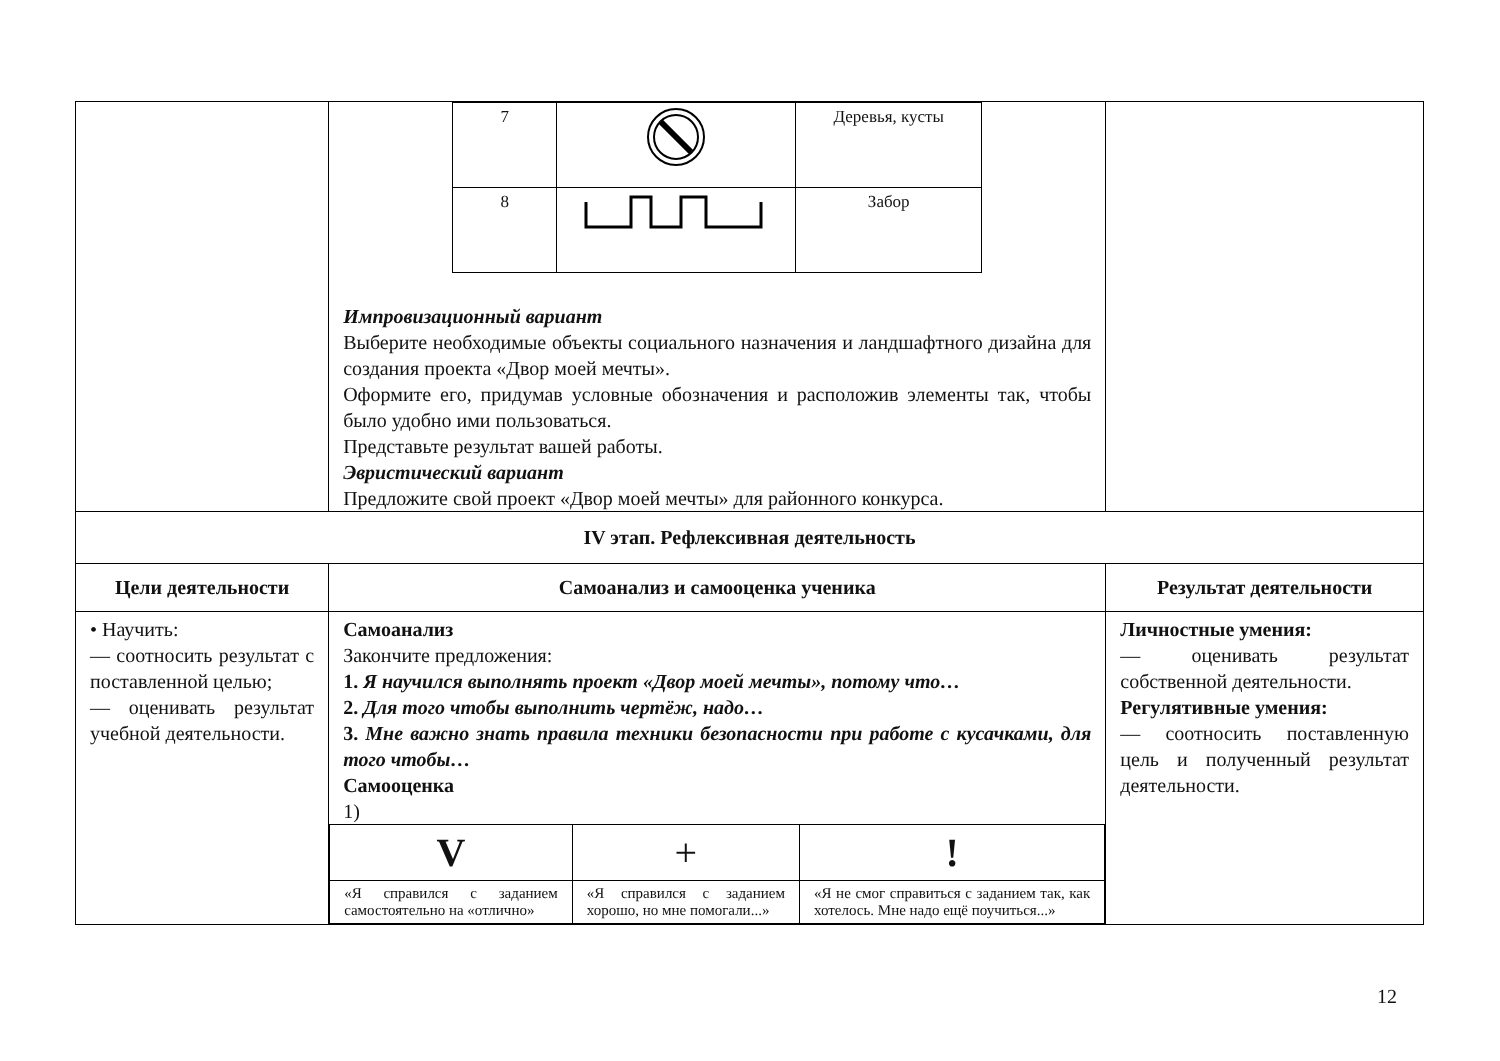| | / 7 / / Деревья, кусты / / 8 / / Забор / Импровизационный вариант Выберите необходимые объекты социального назначения и ландшафтного дизайна для создания проекта «Двор моей мечты». Оформите его, придумав условные обозначения и расположив элементы так, чтобы было удобно ими пользоваться. Представьте результат вашей работы. Эвристический вариант Предложите свой проект «Двор моей мечты» для районного конкурса. | |
| IV этап. Рефлексивная деятельность | | |
| Цели деятельности | Самоанализ и самооценка ученика | Результат деятельности |
| • Научить: — соотносить результат с поставленной целью; — оценивать результат учебной деятельности. | Самоанализ Закончите предложения: 1. Я научился выполнять проект «Двор моей мечты», потому что… 2. Для того чтобы выполнить чертёж, надо… 3. Мне важно знать правила техники безопасности при работе с кусачками, для того чтобы… Самооценка 1) / V / + / ! / / «Я справился с заданием самостоятельно на «отлично» / «Я справился с заданием хорошо, но мне помогали...» / «Я не смог справиться с заданием так, как хотелось. Мне надо ещё поучиться...» / | Личностные умения: — оценивать результат собственной деятельности. Регулятивные умения: — соотносить поставленную цель и полученный результат деятельности. |
12